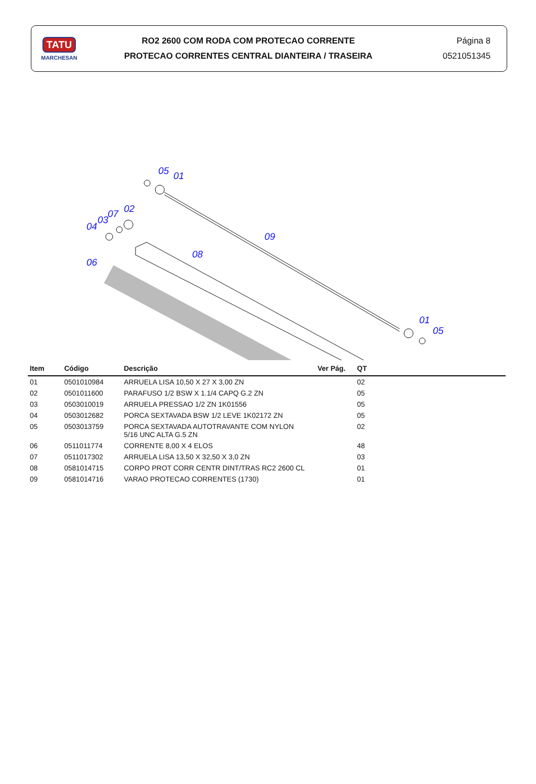TATU
MARCHESAN
RO2 2600 COM RODA COM PROTECAO CORRENTE
PROTECAO CORRENTES CENTRAL DIANTEIRA / TRASEIRA
Página 8
0521051345
05
01
02
07
03
04
09
08
06
01
05
| Item | Código | Descrição | Ver Pág. | QT |
| --- | --- | --- | --- | --- |
| 01 | 0501010984 | ARRUELA LISA 10,50 X 27 X 3,00 ZN | | 02 |
| 02 | 0501011600 | PARAFUSO 1/2 BSW X 1.1/4 CAPQ G.2 ZN | | 05 |
| 03 | 0503010019 | ARRUELA PRESSAO 1/2 ZN 1K01556 | | 05 |
| 04 | 0503012682 | PORCA SEXTAVADA BSW 1/2 LEVE 1K02172 ZN | | 05 |
| 05 | 0503013759 | PORCA SEXTAVADA AUTOTRAVANTE COM NYLON 5/16 UNC ALTA G.5 ZN | | 02 |
| 06 | 0511011774 | CORRENTE 8,00 X 4 ELOS | | 48 |
| 07 | 0511017302 | ARRUELA LISA 13,50 X 32,50 X 3,0 ZN | | 03 |
| 08 | 0581014715 | CORPO PROT CORR CENTR DINT/TRAS RC2 2600 CL | | 01 |
| 09 | 0581014716 | VARAO PROTECAO CORRENTES (1730) | | 01 |